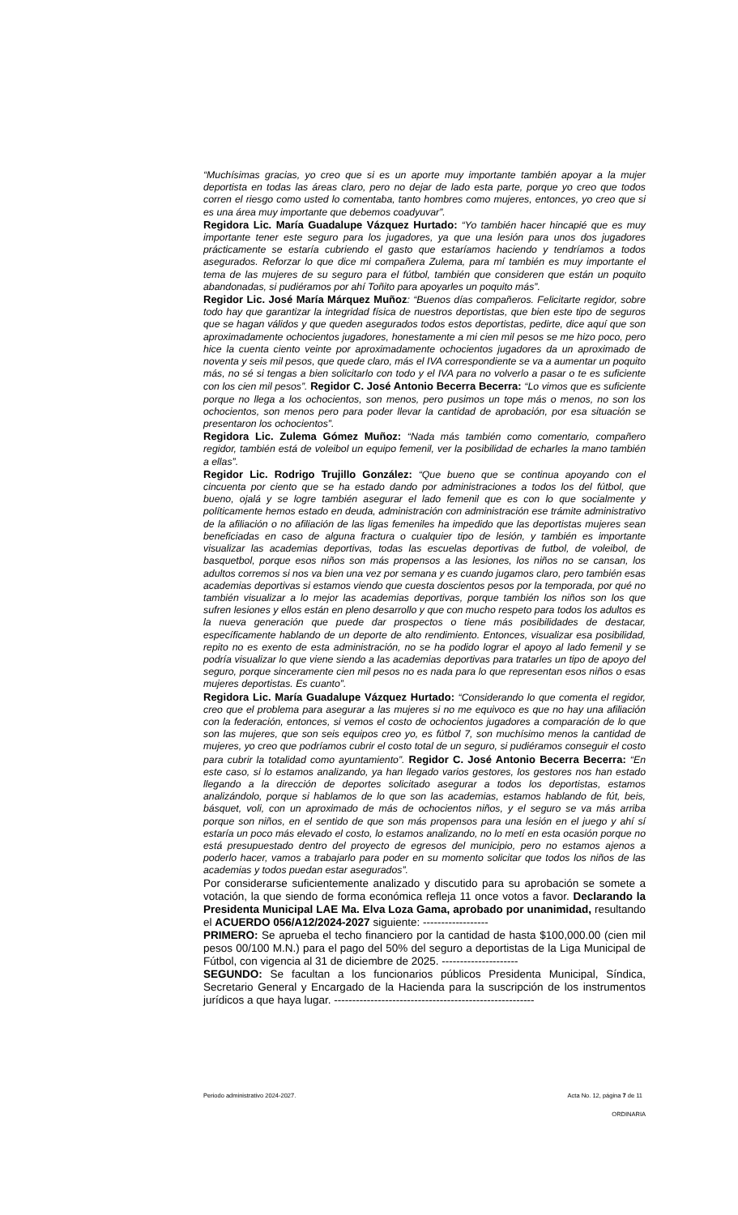“Muchísimas gracias, yo creo que si es un aporte muy importante también apoyar a la mujer deportista en todas las áreas claro, pero no dejar de lado esta parte, porque yo creo que todos corren el riesgo como usted lo comentaba, tanto hombres como mujeres, entonces, yo creo que si es una área muy importante que debemos coadyuvar”.
Regidora Lic. María Guadalupe Vázquez Hurtado: “Yo también hacer hincapié que es muy importante tener este seguro para los jugadores, ya que una lesión para unos dos jugadores prácticamente se estaría cubriendo el gasto que estaríamos haciendo y tendríamos a todos asegurados. Reforzar lo que dice mi compañera Zulema, para mí también es muy importante el tema de las mujeres de su seguro para el fútbol, también que consideren que están un poquito abandonadas, si pudiéramos por ahí Toñito para apoyarles un poquito más”.
Regidor Lic. José María Márquez Muñoz: “Buenos días compañeros. Felicitarte regidor, sobre todo hay que garantizar la integridad física de nuestros deportistas, que bien este tipo de seguros que se hagan válidos y que queden asegurados todos estos deportistas, pedirte, dice aquí que son aproximadamente ochocientos jugadores, honestamente a mi cien mil pesos se me hizo poco, pero hice la cuenta ciento veinte por aproximadamente ochocientos jugadores da un aproximado de noventa y seis mil pesos, que quede claro, más el IVA correspondiente se va a aumentar un poquito más, no sé si tengas a bien solicitarlo con todo y el IVA para no volverlo a pasar o te es suficiente con los cien mil pesos”. Regidor C. José Antonio Becerra Becerra: “Lo vimos que es suficiente porque no llega a los ochocientos, son menos, pero pusimos un tope más o menos, no son los ochocientos, son menos pero para poder llevar la cantidad de aprobación, por esa situación se presentaron los ochocientos”.
Regidora Lic. Zulema Gómez Muñoz: “Nada más también como comentario, compañero regidor, también está de voleibol un equipo femenil, ver la posibilidad de echarles la mano también a ellas”.
Regidor Lic. Rodrigo Trujillo González: “Que bueno que se continua apoyando con el cincuenta por ciento que se ha estado dando por administraciones a todos los del fútbol, que bueno, ojalá y se logre también asegurar el lado femenil que es con lo que socialmente y políticamente hemos estado en deuda, administración con administración ese trámite administrativo de la afiliación o no afiliación de las ligas femeniles ha impedido que las deportistas mujeres sean beneficiadas en caso de alguna fractura o cualquier tipo de lesión, y también es importante visualizar las academias deportivas, todas las escuelas deportivas de futbol, de voleibol, de basquetbol, porque esos niños son más propensos a las lesiones, los niños no se cansan, los adultos corremos si nos va bien una vez por semana y es cuando jugamos claro, pero también esas academias deportivas si estamos viendo que cuesta doscientos pesos por la temporada, por qué no también visualizar a lo mejor las academias deportivas, porque también los niños son los que sufren lesiones y ellos están en pleno desarrollo y que con mucho respeto para todos los adultos es la nueva generación que puede dar prospectos o tiene más posibilidades de destacar, específicamente hablando de un deporte de alto rendimiento. Entonces, visualizar esa posibilidad, repito no es exento de esta administración, no se ha podido lograr el apoyo al lado femenil y se podría visualizar lo que viene siendo a las academias deportivas para tratarles un tipo de apoyo del seguro, porque sinceramente cien mil pesos no es nada para lo que representan esos niños o esas mujeres deportistas. Es cuanto”.
Regidora Lic. María Guadalupe Vázquez Hurtado: “Considerando lo que comenta el regidor, creo que el problema para asegurar a las mujeres si no me equivoco es que no hay una afiliación con la federación, entonces, si vemos el costo de ochocientos jugadores a comparación de lo que son las mujeres, que son seis equipos creo yo, es fútbol 7, son muchísimo menos la cantidad de mujeres, yo creo que podríamos cubrir el costo total de un seguro, si pudiéramos conseguir el costo para cubrir la totalidad como ayuntamiento”. Regidor C. José Antonio Becerra Becerra: “En este caso, si lo estamos analizando, ya han llegado varios gestores, los gestores nos han estado llegando a la dirección de deportes solicitado asegurar a todos los deportistas, estamos analizándolo, porque si hablamos de lo que son las academias, estamos hablando de fút, beis, básquet, voli, con un aproximado de más de ochocientos niños, y el seguro se va más arriba porque son niños, en el sentido de que son más propensos para una lesión en el juego y ahí sí estaría un poco más elevado el costo, lo estamos analizando, no lo metí en esta ocasión porque no está presupuestado dentro del proyecto de egresos del municipio, pero no estamos ajenos a poderlo hacer, vamos a trabajarlo para poder en su momento solicitar que todos los niños de las academias y todos puedan estar asegurados”.
Por considerarse suficientemente analizado y discutido para su aprobación se somete a votación, la que siendo de forma económica refleja 11 once votos a favor. Declarando la Presidenta Municipal LAE Ma. Elva Loza Gama, aprobado por unanimidad, resultando el ACUERDO 056/A12/2024-2027 siguiente: ------------------
PRIMERO: Se aprueba el techo financiero por la cantidad de hasta $100,000.00 (cien mil pesos 00/100 M.N.) para el pago del 50% del seguro a deportistas de la Liga Municipal de Fútbol, con vigencia al 31 de diciembre de 2025. ---------------------
SEGUNDO: Se facultan a los funcionarios públicos Presidenta Municipal, Síndica, Secretario General y Encargado de la Hacienda para la suscripción de los instrumentos jurídicos a que haya lugar. -------------------------------------------------------
Periodo administrativo 2024-2027. Acta No. 12, página 7 de 11
ORDINARIA